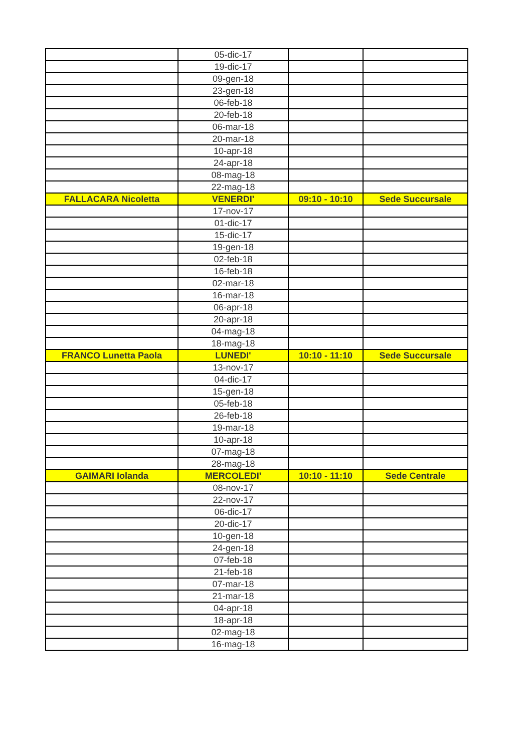| | 05-dic-17 | | |
| | 19-dic-17 | | |
| | 09-gen-18 | | |
| | 23-gen-18 | | |
| | 06-feb-18 | | |
| | 20-feb-18 | | |
| | 06-mar-18 | | |
| | 20-mar-18 | | |
| | 10-apr-18 | | |
| | 24-apr-18 | | |
| | 08-mag-18 | | |
| | 22-mag-18 | | |
| FALLACARA Nicoletta | VENERDI' | 09:10 - 10:10 | Sede Succursale |
| | 17-nov-17 | | |
| | 01-dic-17 | | |
| | 15-dic-17 | | |
| | 19-gen-18 | | |
| | 02-feb-18 | | |
| | 16-feb-18 | | |
| | 02-mar-18 | | |
| | 16-mar-18 | | |
| | 06-apr-18 | | |
| | 20-apr-18 | | |
| | 04-mag-18 | | |
| | 18-mag-18 | | |
| FRANCO Lunetta Paola | LUNEDI' | 10:10 - 11:10 | Sede Succursale |
| | 13-nov-17 | | |
| | 04-dic-17 | | |
| | 15-gen-18 | | |
| | 05-feb-18 | | |
| | 26-feb-18 | | |
| | 19-mar-18 | | |
| | 10-apr-18 | | |
| | 07-mag-18 | | |
| | 28-mag-18 | | |
| GAIMARI Iolanda | MERCOLEDI' | 10:10 - 11:10 | Sede Centrale |
| | 08-nov-17 | | |
| | 22-nov-17 | | |
| | 06-dic-17 | | |
| | 20-dic-17 | | |
| | 10-gen-18 | | |
| | 24-gen-18 | | |
| | 07-feb-18 | | |
| | 21-feb-18 | | |
| | 07-mar-18 | | |
| | 21-mar-18 | | |
| | 04-apr-18 | | |
| | 18-apr-18 | | |
| | 02-mag-18 | | |
| | 16-mag-18 | | |